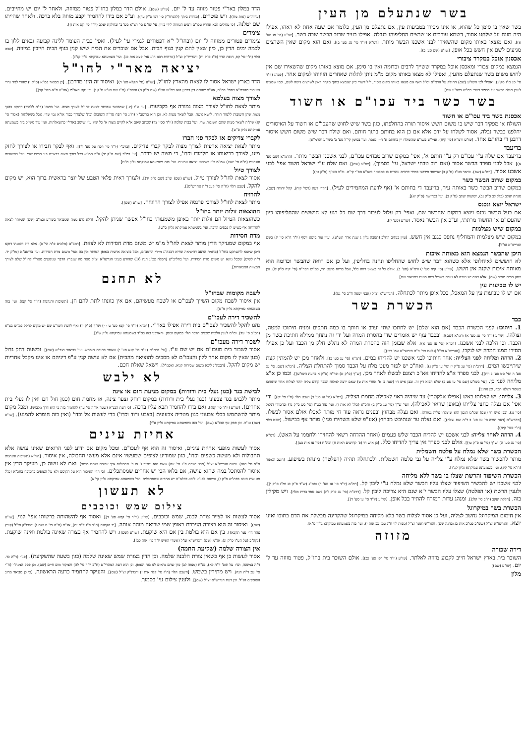בשר שנתעלם מן העין
בשר שאין בו סימן כל שהוא, או אינו מכירו בטביעות עין, אם נתעלם מן העין, כלומר אם שעה אחת לא ראהו, אפילו היה מונח על שלחנו אסור, דשמא עורבים או שרצים החליפוהו בנבלה. אפילו בעיר שרוב הבשר שבה כשר. [שו"ע (סי' סג סע' א)]. ואם מוצאו באותו מקום שהשאירו לבני אשכנז הבשר מותר. [רמ"א (יו"ד סי' סג סע' ב)]. ואם הוא מקום שאין השרצים מגיעים לשם אין חשש בכל אופן. [שו"ע (שם סע' ב)].
אכסנון אוכל במקרר ציבורי
הנמצא במקום צבורי ומאכסן אוכל במקרר ששייך לרבים וכדומה ואין בו סימן. אם מוצא באותו מקום שהשאירו שם אין לחוש משום בשר שנתעלם מהעין, ואפילו לא מצאו באותו מקום מ"מ ניתן לתלות שאחרים הזיזוהו למקום אחר. [פמ"ג (יו"ד סי' סג מ"ז סק"ג). ואפילו לפי השו"ע (שם) החולק על הרמ"א וס"ל דאף אם מצאו באותו מקום אסור, י"ל דשרי כיון שנמצא בתוך מקרר דאין לשרצים גישה לשם, וכמו שמצינו לענין תולה הבשר על מסמר דשרי כמ"ש השו"ע שם].
בשר כשר ביד עכו"ם או חשוד
אכסנת בשר ביד עכו"ם או חשוד
השולח או מפקיד דבר שיש בו משום חשש איסור תורה בהחלפתו, כגון בשר שיש לחוש שהעכו"ם או חשוד על האיסורים יחלפנו בבשר נבלה, אסור לשלחו על ידם אלא אם כן הוא בחותם בתוך חותם. ואם שולח דבר שיש משום חשש איסור דרבנן די בחותם אחד. [שו"ע ורמ"א (סי' קיח). ועיי"ש בשו"ע שהשולח יין בחותם א' היין נאסר. ועי' בסימן קי"ל סע' ב' בשו"ע והרמ"א].
בדיעבד
בדיעבד אם שלח ע"י עכו"ם רק ע"י חותם א', אפי' במקום שרוב טבחים עכו"ם, לבני אשכנז הבשר מותר. [הרמ"א (שם סע' א)]. אבל לבני ספרד הבשר אסור (ואם רוב טבחי ישראל, עי' בסמוך). [שו"ע (שם)]. ואם שלח ע"י ישראל חשוד אפי' לבני אשכנז אסור. [רמ"א (שם). וביאר בט"ז (ס"ק ב) שחשוד פירושו במידי דרבים נזהרים בו כמבואר בשו"ע סס"י קי"ט. וכ"כ בש"ך (ס"ק טז)].
במקום שרוב הבשר כשר
במקום שרוב הבשר כשר באותה עיר, בדיעבד די בחותם א' (אף לדעת המחמירים לעיל). [חדרי דעה (רסי' קיח), קהל יהודה (שם), מנחת יעקב (כלל לב ס"ק נב), ישועות יעקב (ס"ק ב). ועי' בפרישה (ס"ק יא)].
ישראל יוצא ונכנס
אם בעל הבשר נכנס ויוצא במקום שהבשר שם, ואפי' רק עלול לעבור דרך שם כל רגע לא חוששים שהחליפוהו כיון שהעכו"ם או החשוד מרתתי, וע"כ אין הבשר נאסר. [שו"ע (סע' י)].
במקום שיש מצלמות
במקום שיש מצלמות והמחליף נתפס כגנב אין חשש. [עיין בנתיב החלב (תנובה גליון ג שנת אדר תש"ע). ועיין עוד בישא יוסף (יו"ד ח"א סי' יג) בשם הגריש"א זצ"ל].
היכן שהבשר הנמצא הוא מאותה איכות
לא חוששים לאיחלופי אלא כשהוא דבר שיש לחוש שהחליפו ונהנה בחליפין, ועל כן אם רואה שהבשר וכדומה הוא מאותה איכות שקנה אין חשש. [שו"ע (סי' קיח סע' י) ורמ"א (סע' ב). אולם כל זה כשאין רווח כלל, אבל בריוח מועט חיי, כמ"ש הפר"ח (סי' קיח ס"ק לו). וכן פסק הבית מאיר (שם), אלא דאם יש טורח לא טורח בשביל ריוח מועט כמבואר שם].
יש לו טביעות עין
אם יש לו טביעות עין על המאכל, בכל אופן מותר לכתחלה. [הגריש"א זצ"ל (אבני ישפה ח"ב סי' נט)].
הכשרת בשר
כבד
1. חיתוכו: לפני הכשרת הכבד (אם הוא שלם) יש לחתכו שתי וערב או חותך בו כמה חתכים ומניח חיתוכו למטה, וצולהו. [שו"ע (יו"ד סי' עג סע' א) ורמ"א (שם)]. ובכבד עוף יש אומרים שדי בהסרת המרה ועל ידי זה נתחך ממילא חתיכת בשר מן הכבד. וכן הלכה לבני אשכנז. [רמ"א (סי' עג סע' א)]. אלא שבזמן הזה בהסרת המרה לא נתלש חלק מן הכבד ועל כן אפילו הסירו ממנו המרה יש לנקבו. [הגריש"א זצ"ל (גלאט מד' כ"ה היתשי"ע עמ' רכז)].
2. הדחה ומליחה לפני הצלייה: אחר חיתוכו לבני אשכנז יש להדיחו במים. [רמ"א (סי' עג סע' ב)]. ולאחר מכן יש להמתין קצת שיתייבשו המים. [דרכ"ת (סי' עג ס"ק יז וסי' עו ס"ק ג)]. ואח"כ יש לפזר מעט מלח על הכבד סמוך להתחלת הצליה. [רמ"א (שם, סי' עג סע' ה וסי' סט סע' ב ויח)]. לבני ספרד א"צ להדיחו אא"כ רצונם לבשלו לאחר מכן. [ש"ך (ס"ק א) ופר"ח (ס"ק א בדעת השו"ע)]. וכמו כן א"צ מליחה לפני כן. [עי' בשו"ע (שם סי' עו סע ב) שלא הביא דין זה. ובבן איש חי (שנה ב' פ' אחרי אות ט) שאם ירצה למלוח הכבד קודם צליה יזהר למלוח אחר שתוחבו בשפוד ויצלנו תכף, וכן נוהגין].
3. צלייתו: יש לצלותו באש (אפילו אלקטרי) עד שיהיה ראוי לאכילה מחמת הצליה. [רמ"א (סי' עו סע' ב) ושבט הלוי (ח"ו סי' קז)]. ודי אפי' אם נצלה כחצי צלייתו (באופן שראוי לאכילה). [עי' ש"ך (סי' עג ס"ק ב) וחכ"א (כלל לא אות ו). ועי' עוד בט"ז (סי' סט ס"ק נד) ובחמודי דניאל (סי' נג). ובבן איש חי (שם) שמ"מ הנכון הוא שיצלהו צליה גמורה]. ואם נצלה מבחוץ ובפנים נראה עוד חי מותר לאכלו אולם אסור לבשלו. [מהרש"ם (דעת תורה סי' עג סע' ב ד"ה ואם נצלה)]. ואם נצלה עד שנתיבש מבחוץ (אע"פ שלא השחירו פניו) מותר אף בבישול. [שבט הלוי (ח"י ססי' קיח)].
4. הדחה לאחר צלייה: לבני אשכנז יש להדיח הכבד שלש פעמים (ואחר ההדחה רשאי להחזירו ולחממו על האש). [רמ"א (סי' עג סע' ה) וש"ך (סי' עו ס"ק טו)]. אולם לבני ספרד אין צריך להדיחו כלל. [בן איש חי (פ' קדושים ראות ח) וכה"ח (סי' עו אות כט)].
הכשרת בשר שלא נמלח על פלטה חשמלית
מותר להכשיר בשר שלא נמלח ע"י צלייה על גבי פלטה חשמלית. ולכתחלה תהיה (הפלטה) מונחת בשיפוע. [חשב האפוד (ח"א סי' קיג). ועי' בשמעתא עמיקתא גליון קנ"ו].
הכשרת השיפוד והרשת שצלו בו בשר ללא מליחה
לבני אשכנז יש להכשיר השיפוד שצלו עליו הבשר שלא נמלח ע"י ליבון קל. [רמ"א (יו"ד סי' עו סע' ד) ופמ"ג (ש"ד ס"ק כג ומ"ז ס"ק י)]. ולענין הרשת (או הפלטה) שצלו עליו הבשר י"א שגם היא צריכה ליבון קל. [דרכ"ת (סי' עג ס"ק לח) בשם ספר ברית מלח]. ויש מקילין בזה. [חלקת יעקב (ח"ב סי' קלג)]. ומנהג עדות המזרח להתיר בכל אופן. [שו"ע (יו"ד סי' עו סע' ד)].
הכשרת בשר במיקרוגל
אין חימום המיקרוגל נחשב לצליה, ועל כן אסור לצלות בשר בלא מליחה במיקרוגל שהקרינה מבשלת את הדם בתוכו ואינו יוצא. [הגרשז"א זצ"ל (שש"כ פמ"ב אות כג ובהגה שם). והגר"ש ואזנר זצ"ל (מבית לוי ח"ג עמ' כב אות י). ועי' בזה בשמעתא עמיקתא גליון ס"א].
מזוזה
דירה שכורה
השוכר בית בארץ ישראל חייב לקבוע מזוזה לאלתר. [שו"ע (יו"ד סי' רפו סע' כב)]. אולם השוכר בית בחו"ל, פטור מזוזה עד ל' יום. [שו"ע (שם)].
מלון
הדר במלון באר"י פטור מזוזה עד ל' יום. [שו"ע (שם)]. אולם הדר במלון בחו"ל פטור ממזוזה, ולאחר ל' יום יש מחייבים. [ערוה"ש (אות מח)]. ויש פוטרים. [מזוזות ביתך (להגרח"ק סי' רפו ס"ק עד)]. וע"כ אם בידו להחמיר יקבע מזוזה בלא ברכה. ולאחר שהייתו שם יטלנה. [כי עלולים לבא אחריו עכו"ם ותגיע המזוזה לידי בזיון, עי' שו"ע סי' רצ"א סע' ב' ובחלקת יעקב (יו"ד סי' קס אות ז)].
צימרים
צימרים פטורים ממזוזה ל' יום (ובחו"ל י"א דפטורים לגמרי עי' לעיל). ואפי' בבית העומד ללינה קבועה ובאים ללון בו לכמה ימים הדין כן, כיון שאין להם קנין בגוף הבית. אבל אם שוכרים את הבית שיש קנין בגוף הבית חייבין במזוזה. [שבט הלוי (ח"י סי' קפ, חובת הדר (פ"ג ס"ק יח) והגרייד"ק זצ"ל (ארחות רבנו ח"ג עמ' קצא אות כג). ועי' בשמעתא עמיקתא גליון קנ"ג].
יציאה מאר"י לחו"ל
הדר בארץ ישראל אסור לו לצאת מהארץ לחו"ל. [שו"ע (סי' תקלא סע' ד)]. ואיסור זה הינו מדרבנן. [כן מבואר במ"א (ס"ק ו) שהרי למד גדרי האיסור מהרמ"א בססי' רמ"ח, אע"פ שהתם דין דרבנן הוא כמ"ש הט"ז (שם ס"ק ה) והפמ"ג (מ"ז שם וא"א ס"ק ו). וכן נקט האג"מ (אה"ע ח"א ססי' קב)].
לצורך מצוה בעלמא
מותר לצאת לחו"ל לצורך מצוה גמורה אף בקביעות. [עי' ע"ז (יג.) שמבואר שמותר לצאת לחו"ל לצורך מצוה. ועי' בתוס' (ד"ה ללמוד) דדוקא בהנך מצות שהן חשובות ללמוד תורה, לישא אשה, אבל לשאר מצות לא. וכן הוא בתשב"ץ (ח"ג סי' רפח סד"ה תשובה) וכת' שלצורך כבוד או"א נמי שרי. אבל בשאלתות (אמור סי' קג) שה"ה לשאר מצות שהם חשובות שרי. ועי' בבית שלמה (יו"ד ססי' צד) שכתב שאם א"א לקיים מצוה א' כל ימיו ע"י שישב בארי"י כהשאלתות. ועי' עוד מש"כ בזה בשמעתא עמיקתא גליון ס"ט].
לקברי צדיקים או לבקר פני חברו
מותר לצאת יציאה ארעית לצורך מצוה לבקר קברי צדיקים. [ברכ"י (יו"ד סי' רכח על סע' לו)]. ואף לבקר חבירו או לצורך לחזק מזגו, לצורך בריאותו או תלמודו וכדו', כי מצוה יש בדבר. [עי' במ"ב (שם ס"ק יד) ע"פ המ"א דכל צורך מצוה כראיית פני חבירו שרי. ועי' בתשובות והנהגות (ח"ה סי' שצג) שמ"מ כ"ז כשיוצא יציאה ארעית. ועי' בזה בשמעתא עמיקתא גליון ס"ט].
לצורך טיול
אסור לצאת לחו"ל לצורך טיול. [שו"ע (שם) ומ"ב (שם ס"ק יד)]. ולצורך ראית פלאי הטבע של יוצר בראשית ברוך הוא, יש מקום להקל. [שבט הלוי (ח"ה סי' קעג ד"ה אחדש"ס)].
להרויח
מותר לצאת לחו"ל לצורכי פרנסה אפילו לצורך הרווחה. [שו"ע (שם)].
ההוצאות זולות יותר בחו"ל
כשהוצאות הטיול הם זולות יותר באופן משמעותי בחו"ל אפשר שניתן להקל. [דלא גרע ממה שמבואר בשו"ע ובמ"ב (שם) שמותר לצאת להרווחה אף כשיש לו נכסים הרבה. ועי' בשמעתא עמיקתא גליון ס"ט].
מדת חסידות
אף במקום שמעיקר הדין מותר לצאת לחו"ל מ"מ יש משום מדת חסידות לא לצאת. [רמב"ם (מלכים פ"ה הי"ט). אלא דיל דכוונתו דוקא היכן שיוצא להשתקע בחו"ל (מחמת הרעב דהיציאה שריא דבכה"ג מיירי הרמב"ם, אבל ביציאה ארעית באופן המותר אין בה אפי' משום מדת חסידות. ועי' בריטב"א (מו"ק יד. ד"ה לשוט) שבכל גוונא יש משום מדת חסידות. ועי' בהליכ"ש (תפלה פכ"ג הגה 16) שהורע בעיני הגרשז"א זצ"ל מאד מה שנפרץ הדבר שנוסעים מאר"י לחו"ל שלא לצורך המצוות המבוארות].
לא תחנם
לשבח מקומות שבחו"ל
אין איסור לשבח מקום השייך לעכו"ם או לשבח מעשיהם, אם אין כוונתו לתת להם חן. [תשובות והנהגות (ח"ד סי' קצז). ועי' בזה בשמעתא עמיקתא גליון מ"א].
להשכיר דירה לעכו"ם
נהגו להקל להשכיר לעכו"ם בית דירה אפילו באר"י. [רמ"א (יו"ד סי' קנא סע' ט - י) וש"ך (ס"ק יז) ואף לדעת השו"ע שם יש מקום להקל כמ"ש בצ"א (חכ"ב סי' עד). ומ"מ לענין הלכות שכנים הדבר תלוי במקום ובזמן. והארכנו בזה בס"ד בשמעתא עמיקתא גליון ש"נ].
לשכור דירה מעכו"ם
אסור לשכור בית מעכו"ם אם יש שם ע"ז. [עי' ברמ"א (יו"ד סי' קנא סע' י) שאסר בתורת חומרא. ועי' בביאור הגר"א (שם)]. ובשעת דחק גדול (כגון שאין לו מקום אחר ללון והעכו"ם לא מסכים להוציאה מהבית) אם לא עושה קנין ע"פ דיניהם או אינו מקבל אחריות יש מקום להקל. [דבכה"ג ליכא משום שכירות קניא, ואכמ"ל]. וישאל שאלת חכם.
לא ילבש
לבישת בגד (כגון נעלי בית ורודות) במקום מניעת חום או צינה
מותר ללבוש בגד צבעוני (כגון נעלי בית ורודות) במקום דוחק וצער צינה, או מחמת חום (כגון חול חם ואין לו נעלי בית אחרים). [שו"ע (יו"ד סי' קנו)]. ואם בידו להחמיר תבא עליו ברכה. [כי דעת הבנ"א (שער או"ה סי' עד) להחמיר בזה כי הוא דרך מלבוש]. ומכל מקום מותר להשתמש בכלי צבעוני כגון מטריה צבעונית (בצבע ורוד וכדו') כדי לעשות צל וכדו' (ואין בזה חומרא להמנע). [שו"ע (שם) ונו"כ. וכן פסק אף הבנ"א (שם). ועי' בזה בשמעתא עמיקתא גליון ע"ו].
אחיזת עינים
אסור לעשות מופעי אחיזת עיניים, ואיסור זה הוא אף לעכו"ם. ומכל מקום אם ידוע לפני הרואים שאינו עושה אלא תחבולות ולא מעשה כשפים וכדו', כגון שמודיע לצופים שמעשיו אינם אלא מעשי תחבולה, אין איסור. [חזו"א (תשובות והנהגות ח"א סי' תנה). ודעת הגריש"א זצ"ל (אבני ישפה ח"ג סי' עח) שאם הוא יסביר ג' או ד' תחבולות איך עושים אותם מותר]. ואם לא עשה כן, מעיקר הדין אין איסור להסתכל במה שהוא עושה, אם בלאו הכי יש אחרים שמסתכלים. [כי הרי האיסור הוא על הקוסם ולא על הצופים כדמוכח בחכ"א (כלל פט אות הובא בפת"ש ס"ק ז), ומשום לפנ"ע ליכא דבלא"ה יש אחרים שמסתכלים. ועי' בשמעתא עמיקתא גליון קי"א].
לא תעשון
צילום שמש וכוכבים
אסור לעשות או לצייר צורת לבנה, שמש וכוכבים. [שו"ע (יו"ד סי' קמא סע' ד)]. ואסור אף להשהותה ברשותו אפי' לנוי. [שו"ע (שם)]. ואיסור זה הוא בצורה הניכרת באופן שמי שרואה מזהה אותה. [יד הקטנה (ח"ב פ"ג ל"ת יח), אג"מ (ח"ה סי' ט אות ו) והגרנ"ק זצ"ל (קובץ צהר ח"י עמ' תקכא)]. בין אם היא בולטת בין אם היא שוקעת. [שו"ע (שם)]. ויש להחמיר אף בצורה שאינה בולטת ואינה שוקעת. [נקה"כ (על הט"ז ס"ק יג), אג"מ (שם) והגריש"א זצ"ל (אשרי האיש יו"ד פ"י אות כב)].
אין הצורה שלמה (שקיעת החמה)
אסור לעשות כן אף כשאין צורת הלבנה שלמה. וכן הדין בצורת שמש שאינה שלמה (כגון בשעה שהשקיעת). [פנ"י (ר"ה כד. ד"ה במשנה, וכד: על תוס' ד"ה לא), מנ"ח (מצוה לב) כיון שהם נראים לנו בזה האופן. וכן הוא דעת המהרי"ט (ח"ב יו"ד סי' לה) והמקור מים חיים (שם). וכן פסק המנח"י (ח"י סי' עב ד"ה הנה). ויש מתירין בשמש. [השבט הלוי (ח"ז סי' קלד אות ז) והגרנ"ק זצ"ל (שם)]. והעיקר להחמיר כדעה הראשונה. [כי כן מבואר מרוב הפוסקים הנ"ל. וכן דעת הגריש"א זצ"ל (שם)]. ולענין צילום עי' בסמוך.